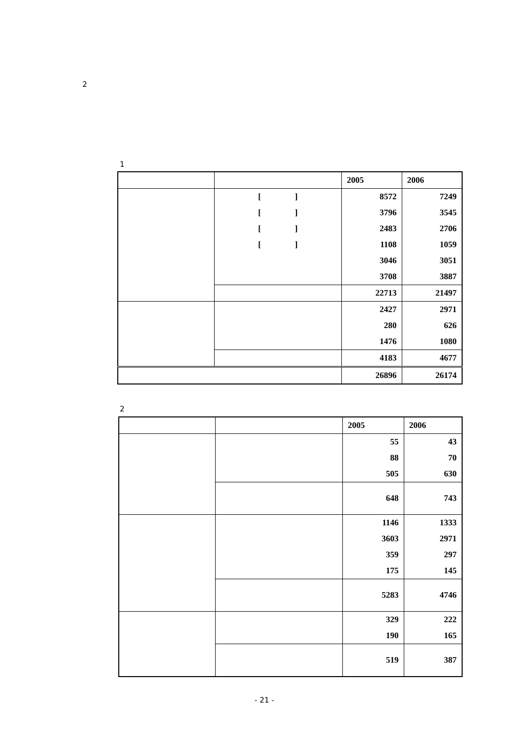2
1
| | | 2005 | 2006 |
| | [ ] | 8572 | 7249 |
| | [ ] | 3796 | 3545 |
| | [ ] | 2483 | 2706 |
| | [ ] | 1108 | 1059 |
| | | 3046 | 3051 |
| | | 3708 | 3887 |
| | | 22713 | 21497 |
| | | 2427 | 2971 |
| | | 280 | 626 |
| | | 1476 | 1080 |
| | | 4183 | 4677 |
| | | 26896 | 26174 |
2
| | | 2005 | 2006 |
| | | 55 | 43 |
| | | 88 | 70 |
| | | 505 | 630 |
| | | 648 | 743 |
| | | 1146 | 1333 |
| | | 3603 | 2971 |
| | | 359 | 297 |
| | | 175 | 145 |
| | | 5283 | 4746 |
| | | 329 | 222 |
| | | 190 | 165 |
| | | 519 | 387 |
- 21 -